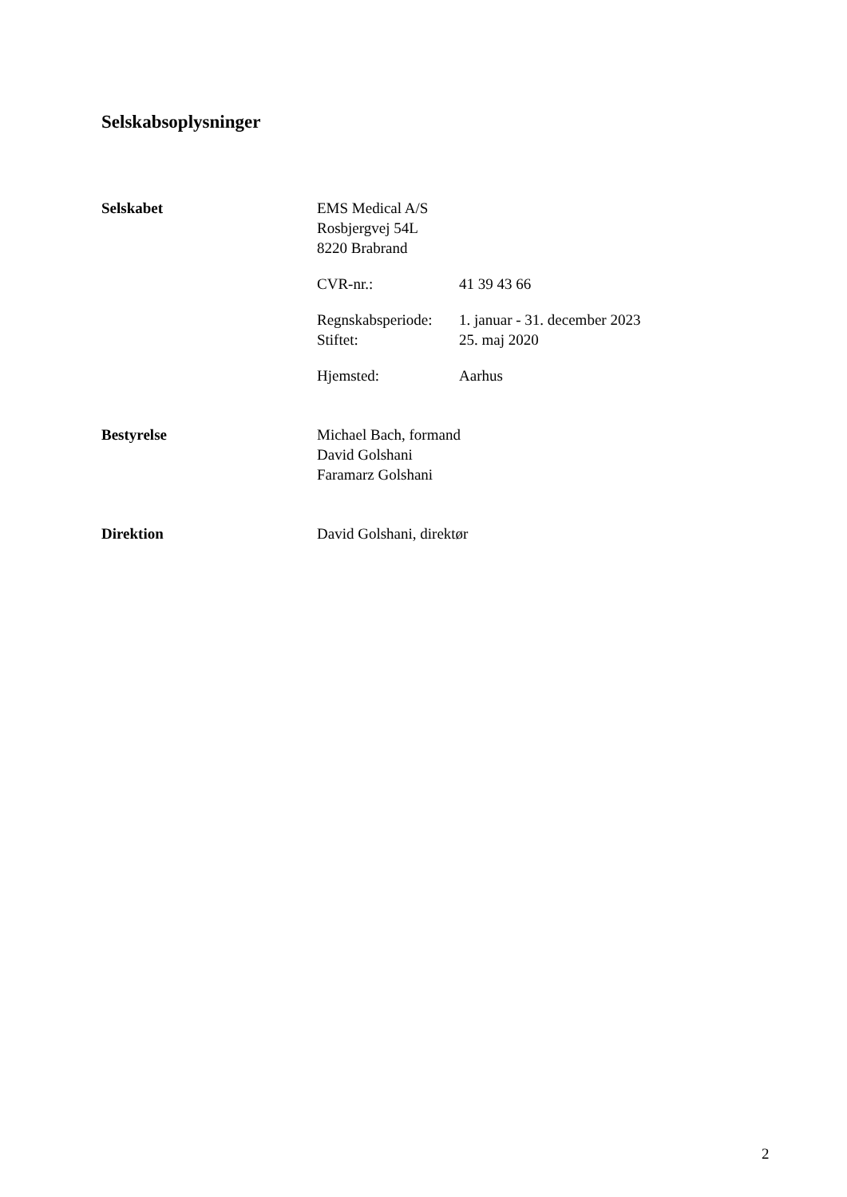Selskabsoplysninger
Selskabet EMS Medical A/S
Rosbjergvej 54L
8220 Brabrand
CVR-nr.: 41 39 43 66
Regnskabsperiode:
1. januar - 31. december 2023
Stiftet: 25. maj 2020
Hjemsted: Aarhus
Bestyrelse Michael Bach, formand
David Golshani
Faramarz Golshani
Direktion David Golshani, direktør
2